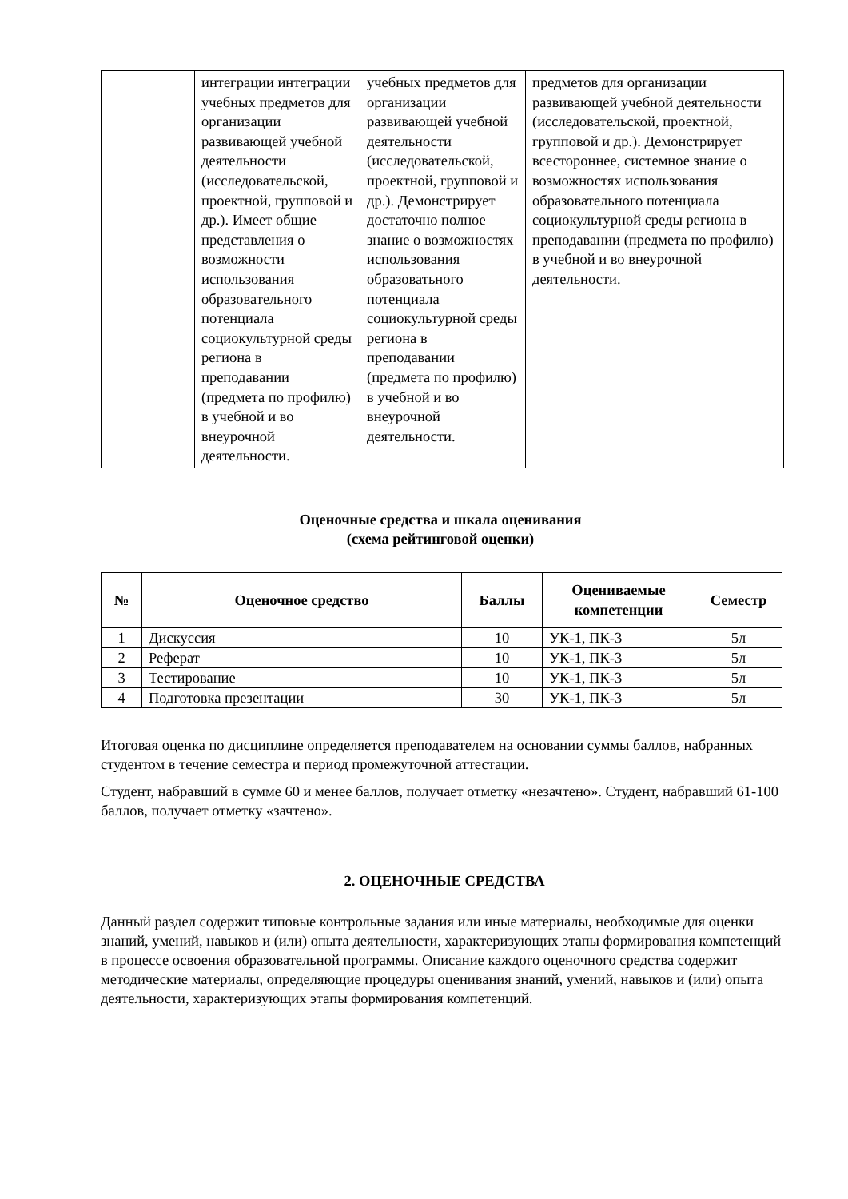| | интеграции интеграции учебных предметов для организации развивающей учебной деятельности (исследовательской, проектной, групповой и др.). Имеет общие представления о возможности использования образовательного потенциала социокультурной среды региона в преподавании (предмета по профилю) в учебной и во внеурочной деятельности. | учебных предметов для организации развивающей учебной деятельности (исследовательской, проектной, групповой и др.). Демонстрирует достаточно полное знание о возможностях использования образоватьного потенциала социокультурной среды региона в преподавании (предмета по профилю) в учебной и во внеурочной деятельности. | предметов для организации развивающей учебной деятельности (исследовательской, проектной, групповой и др.). Демонстрирует всестороннее, системное знание о возможностях использования образовательного потенциала социокультурной среды региона в преподавании (предмета по профилю) в учебной и во внеурочной деятельности. |
Оценочные средства и шкала оценивания
(схема рейтинговой оценки)
| № | Оценочное средство | Баллы | Оцениваемые компетенции | Семестр |
| --- | --- | --- | --- | --- |
| 1 | Дискуссия | 10 | УК-1, ПК-3 | 5л |
| 2 | Реферат | 10 | УК-1, ПК-3 | 5л |
| 3 | Тестирование | 10 | УК-1, ПК-3 | 5л |
| 4 | Подготовка презентации | 30 | УК-1, ПК-3 | 5л |
Итоговая оценка по дисциплине определяется преподавателем на основании суммы баллов, набранных студентом в течение семестра и период промежуточной аттестации.
Студент, набравший в сумме 60 и менее баллов, получает отметку «незачтено». Студент, набравший 61-100 баллов, получает отметку «зачтено».
2. ОЦЕНОЧНЫЕ СРЕДСТВА
Данный раздел содержит типовые контрольные задания или иные материалы, необходимые для оценки знаний, умений, навыков и (или) опыта деятельности, характеризующих этапы формирования компетенций в процессе освоения образовательной программы. Описание каждого оценочного средства содержит методические материалы, определяющие процедуры оценивания знаний, умений, навыков и (или) опыта деятельности, характеризующих этапы формирования компетенций.